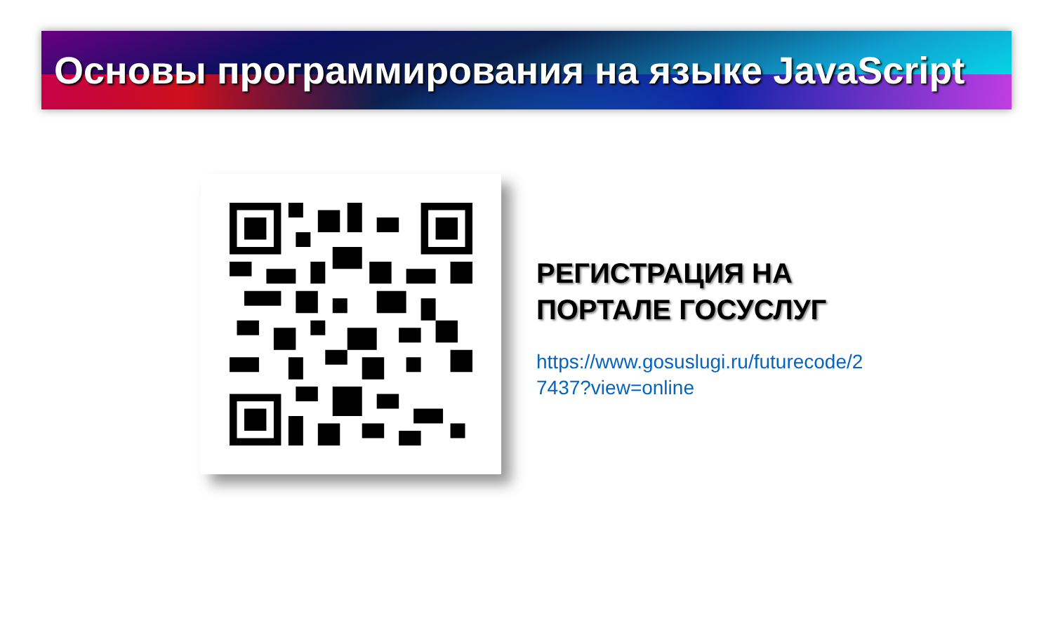Основы программирования на языке JavaScript
РЕГИСТРАЦИЯ НА
ПОРТАЛЕ ГОСУСЛУГ
https://www.gosuslugi.ru/futurecode/27437?view=online